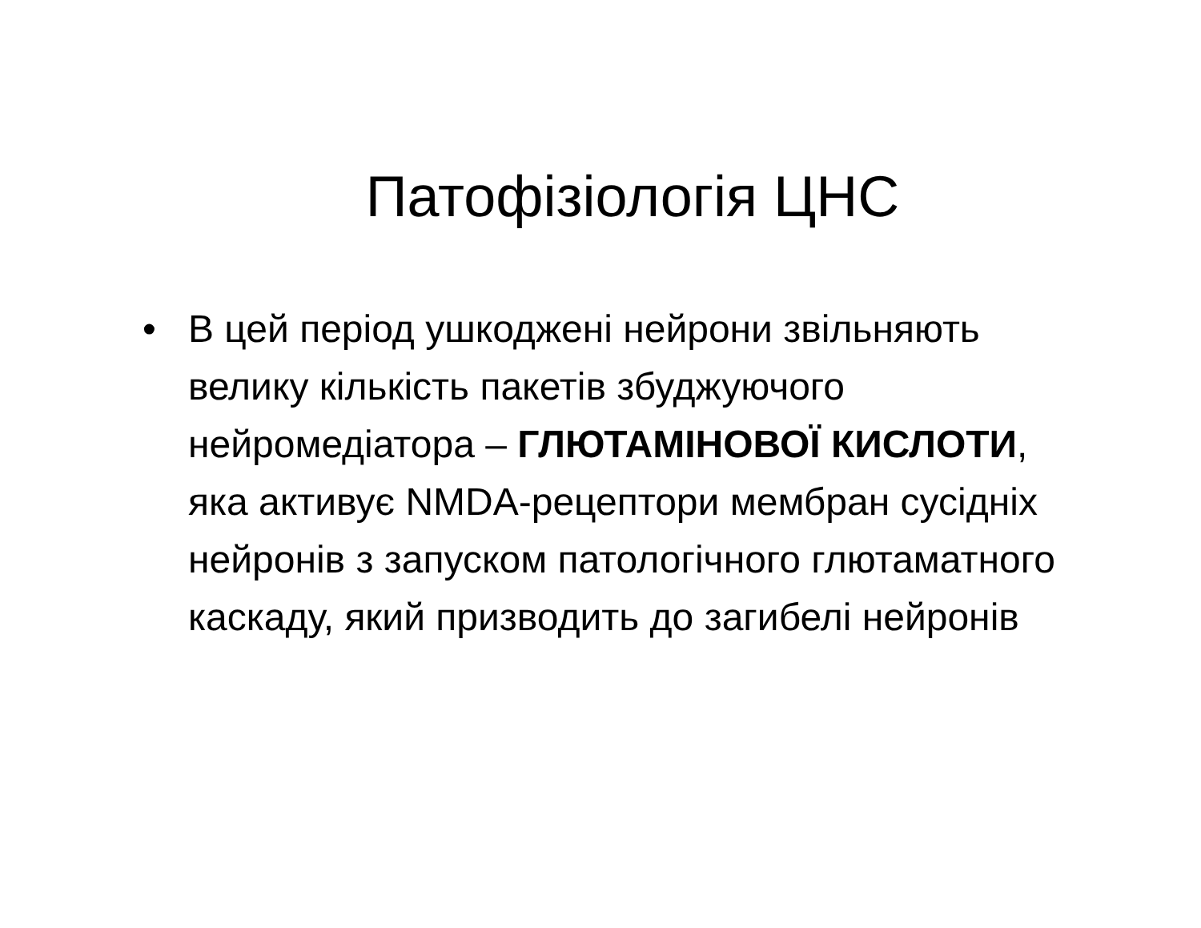Патофізіологія ЦНС
• В цей період ушкоджені нейрони звільняють велику кількість пакетів збуджуючого нейромедіатора – ГЛЮТАМІНОВОЇ КИСЛОТИ, яка активує NMDA-рецептори мембран сусідніх нейронів з запуском патологічного глютаматного каскаду, який призводить до загибелі нейронів